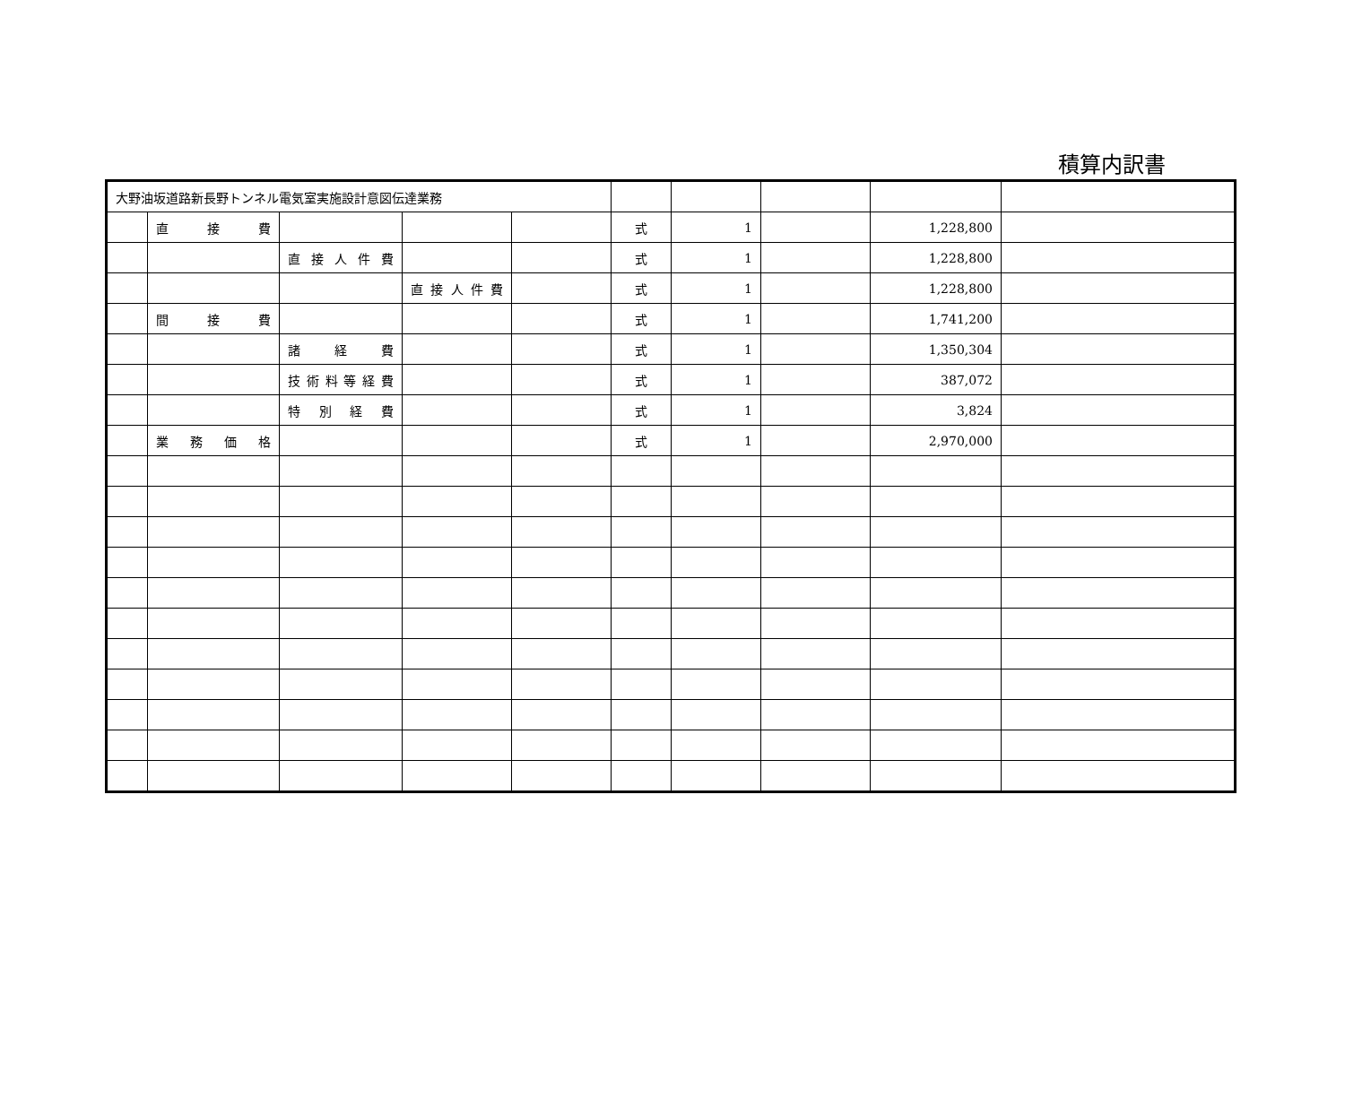積算内訳書
| 大野油坂道路新長野トンネル電気室実施設計意図伝達業務 | | | | | | | | | |
| | 直 接 費 | | | | 式 | 1 | | 1,228,800 | |
| | | 直接人件費 | | | 式 | 1 | | 1,228,800 | |
| | | | 直接人件費 | | 式 | 1 | | 1,228,800 | |
| | 間 接 費 | | | | 式 | 1 | | 1,741,200 | |
| | | 諸 経 費 | | | 式 | 1 | | 1,350,304 | |
| | | 技術料等経費 | | | 式 | 1 | | 387,072 | |
| | | 特別経費 | | | 式 | 1 | | 3,824 | |
| | 業務価格 | | | | 式 | 1 | | 2,970,000 | |